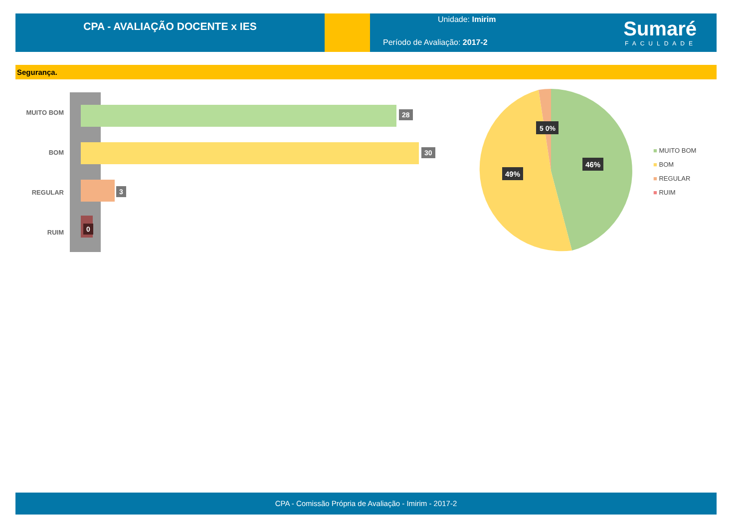CPA - AVALIAÇÃO DOCENTE x IES
Unidade: Imirim
Período de Avaliação: 2017-2
Sumaré
FACULDADE
Segurança.
MUITO BOM 28
BOM 30
REGULAR 3
RUIM
0
46%
49%
5 0%
■ MUITO BOM
■ BOM
■ REGULAR
■ RUIM
CPA - Comissão Própria de Avaliação - Imirim - 2017-2